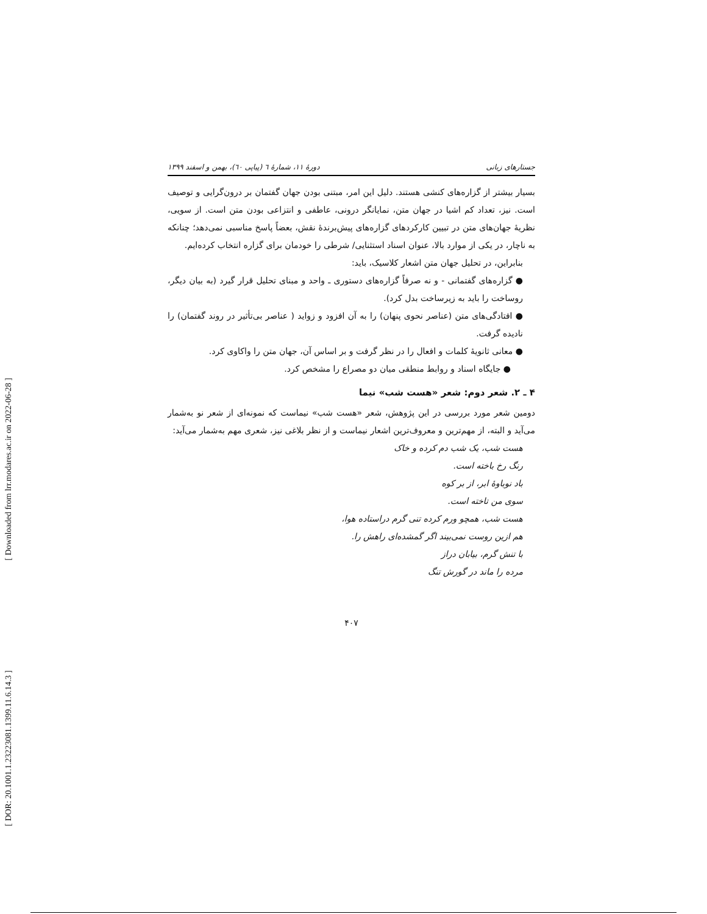[ Downloaded from lrr.modares.ac.ir on 2022-06-28 ]
[ DOR: 20.1001.1.23223081.1399.11.6.14.3 ]
جستارهای زبانی دورهٔ ۱۱، شمارهٔ ٦ (پیاپی ٦٠)، بهمن و اسفند ۱۳۹۹
بسیار بیشتر از گزاره‌های کنشی هستند. دلیل این امر، مبتنی بودن جهان گفتمان بر درون‌گرایی و توصیف است. نیز، تعداد کم اشیا در جهان متن، نمایانگر درونی، عاطفی و انتزاعی بودن متن است. از سویی، نظریهٔ جهان‌های متن در تبیین کارکردهای گزاره‌های پیش‌برندهٔ نقش، بعضاً پاسخ مناسبی نمی‌دهد؛ چنانکه به ناچار، در یکی از موارد بالا، عنوان اسناد استثنایی/ شرطی را خودمان برای گزاره انتخاب کرده‌ایم.
بنابراین، در تحلیل جهان متن اشعار کلاسیک، باید:
● گزاره‌های گفتمانی - و نه صرفاً گزاره‌های دستوری ـ واحد و مبنای تحلیل قرار گیرد (به بیان دیگر، روساخت را باید به زیرساخت بدل کرد).
● افتادگی‌های متن (عناصر نحوی پنهان) را به آن افزود و زواید ( عناصر بی‌تأثیر در روند گفتمان) را نادیده گرفت.
● معانی ثانویهٔ کلمات و افعال را در نظر گرفت و بر اساس آن، جهان متن را واکاوی کرد.
● جایگاه اسناد و روابط منطقی میان دو مصراع را مشخص کرد.
۴ ـ ۲. شعر دوم: شعر «هست شب» نیما
دومین شعر مورد بررسی در این پژوهش، شعر «هست شب» نیماست که نمونه‌ای از شعر نو به‌شمار می‌آید و البته، از مهم‌ترین و معروف‌ترین اشعار نیماست و از نظر بلاغی نیز، شعری مهم به‌شمار می‌آید:
هست شب، یک شب دم کرده و خاک
رنگ رخ باخته است.
باد نوباوهٔ ابر، از بر کوه
سوی من تاخته است.
هست شب، همچو ورم کرده تنی گرم دراستاده هوا،
هم ازین روست نمی‌بیند اگر گمشده‌ای راهش را.
با تنش گرم، بیابان دراز
مرده را ماند در گورش تنگ
۴۰۷